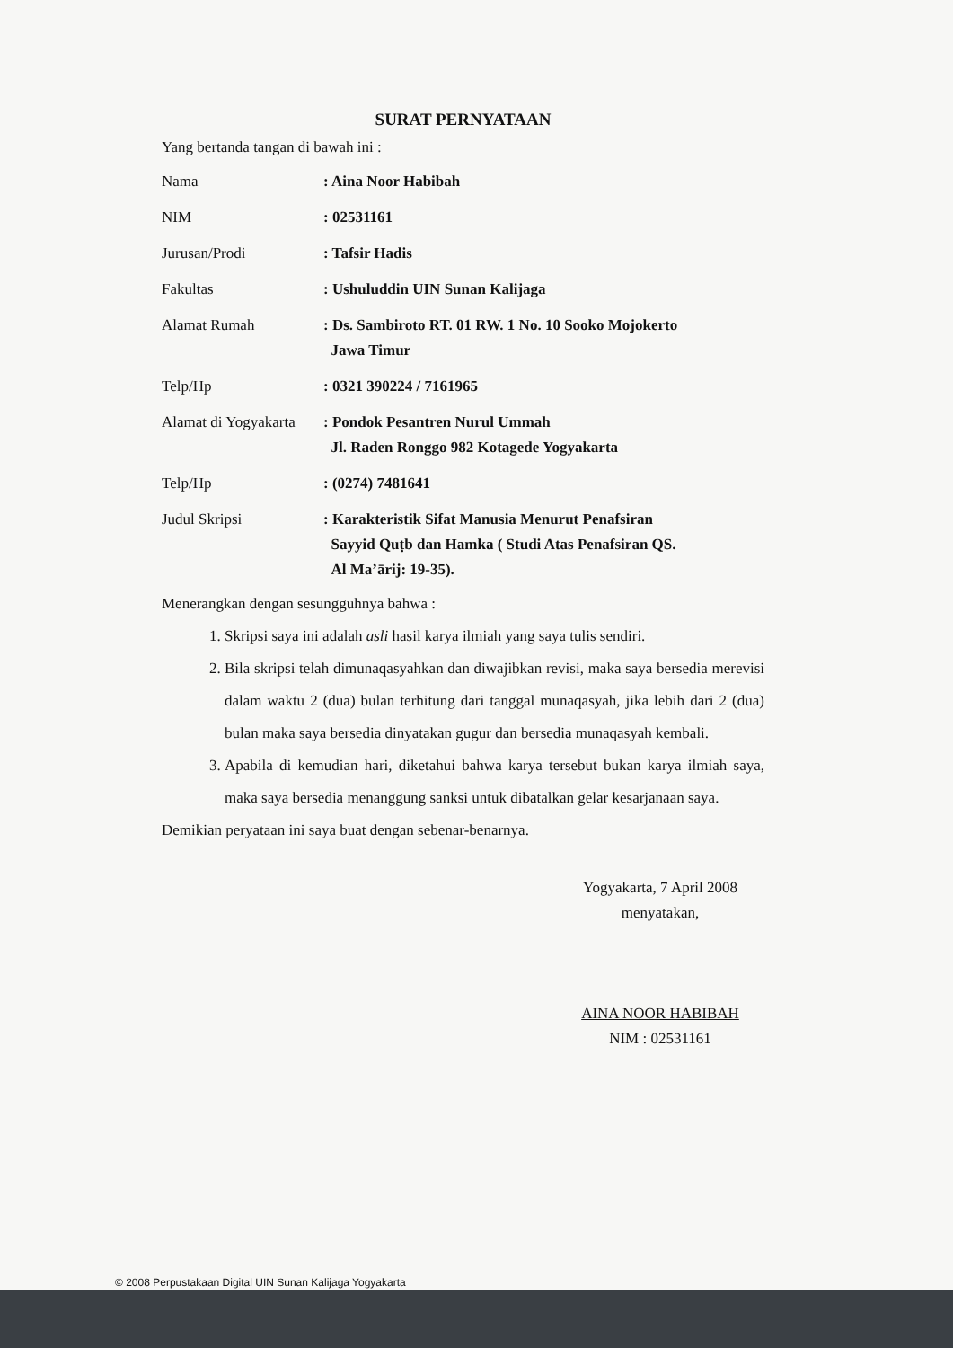SURAT PERNYATAAN
Yang bertanda tangan di bawah ini :
| Nama | : Aina Noor Habibah |
| NIM | : 02531161 |
| Jurusan/Prodi | : Tafsir Hadis |
| Fakultas | : Ushuluddin UIN Sunan Kalijaga |
| Alamat Rumah | : Ds. Sambiroto RT. 01 RW. 1 No. 10 Sooko Mojokerto Jawa Timur |
| Telp/Hp | : 0321 390224 / 7161965 |
| Alamat di Yogyakarta | : Pondok Pesantren Nurul Ummah Jl. Raden Ronggo 982 Kotagede Yogyakarta |
| Telp/Hp | : (0274) 7481641 |
| Judul Skripsi | : Karakteristik Sifat Manusia Menurut Penafsiran Sayyid Quṭb dan Hamka ( Studi Atas Penafsiran QS. Al Ma’ārij: 19-35). |
Menerangkan dengan sesungguhnya bahwa :
1. Skripsi saya ini adalah asli hasil karya ilmiah yang saya tulis sendiri.
2. Bila skripsi telah dimunaqasyahkan dan diwajibkan revisi, maka saya bersedia merevisi dalam waktu 2 (dua) bulan terhitung dari tanggal munaqasyah, jika lebih dari 2 (dua) bulan maka saya bersedia dinyatakan gugur dan bersedia munaqasyah kembali.
3. Apabila di kemudian hari, diketahui bahwa karya tersebut bukan karya ilmiah saya, maka saya bersedia menanggung sanksi untuk dibatalkan gelar kesarjanaan saya.
Demikian peryataan ini saya buat dengan sebenar-benarnya.
Yogyakarta, 7 April 2008
menyatakan,
AINA NOOR HABIBAH
NIM : 02531161
© 2008 Perpustakaan Digital UIN Sunan Kalijaga Yogyakarta